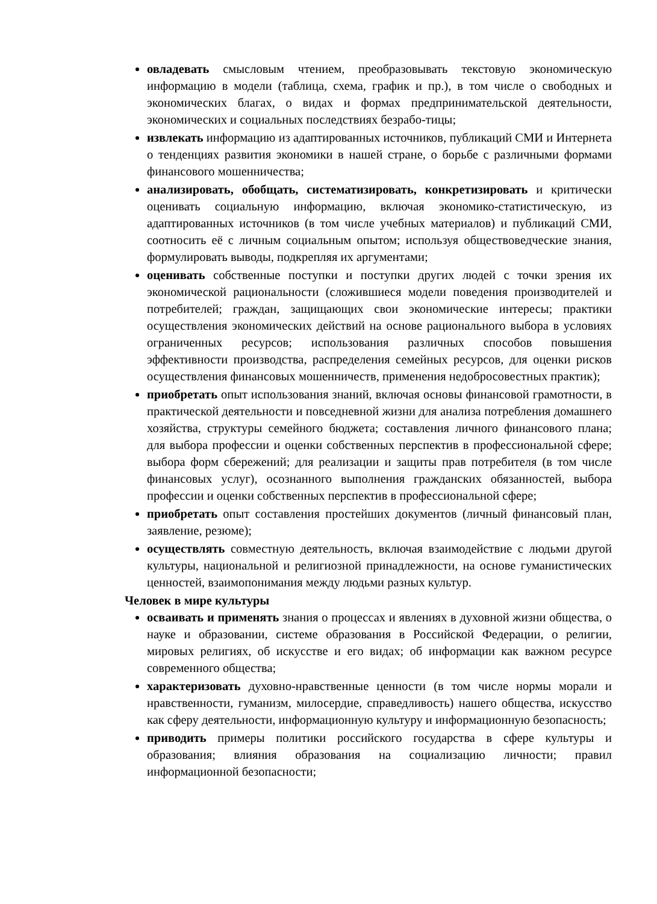овладевать смысловым чтением, преобразовывать текстовую экономическую информацию в модели (таблица, схема, график и пр.), в том числе о свободных и экономических благах, о видах и формах предпринимательской деятельности, экономических и социальных последствиях безрабо-тицы;
извлекать информацию из адаптированных источников, публикаций СМИ и Интернета о тенденциях развития экономики в нашей стране, о борьбе с различными формами финансового мошенничества;
анализировать, обобщать, систематизировать, конкретизировать и критически оценивать социальную информацию, включая экономико-статистическую, из адаптированных источников (в том числе учебных материалов) и публикаций СМИ, соотносить её с личным социальным опытом; используя обществоведческие знания, формулировать выводы, подкрепляя их аргументами;
оценивать собственные поступки и поступки других людей с точки зрения их экономической рациональности (сложившиеся модели поведения производителей и потребителей; граждан, защищающих свои экономические интересы; практики осуществления экономических действий на основе рационального выбора в условиях ограниченных ресурсов; использования различных способов повышения эффективности производства, распределения семейных ресурсов, для оценки рисков осуществления финансовых мошенничеств, применения недобросовестных практик);
приобретать опыт использования знаний, включая основы финансовой грамотности, в практической деятельности и повседневной жизни для анализа потребления домашнего хозяйства, структуры семейного бюджета; составления личного финансового плана; для выбора профессии и оценки собственных перспектив в профессиональной сфере; выбора форм сбережений; для реализации и защиты прав потребителя (в том числе финансовых услуг), осознанного выполнения гражданских обязанностей, выбора профессии и оценки собственных перспектив в профессиональной сфере;
приобретать опыт составления простейших документов (личный финансовый план, заявление, резюме);
осуществлять совместную деятельность, включая взаимодействие с людьми другой культуры, национальной и религиозной принадлежности, на основе гуманистических ценностей, взаимопонимания между людьми разных культур.
Человек в мире культуры
осваивать и применять знания о процессах и явлениях в духовной жизни общества, о науке и образовании, системе образования в Российской Федерации, о религии, мировых религиях, об искусстве и его видах; об информации как важном ресурсе современного общества;
характеризовать духовно-нравственные ценности (в том числе нормы морали и нравственности, гуманизм, милосердие, справедливость) нашего общества, искусство как сферу деятельности, информационную культуру и информационную безопасность;
приводить примеры политики российского государства в сфере культуры и образования; влияния образования на социализацию личности; правил информационной безопасности;